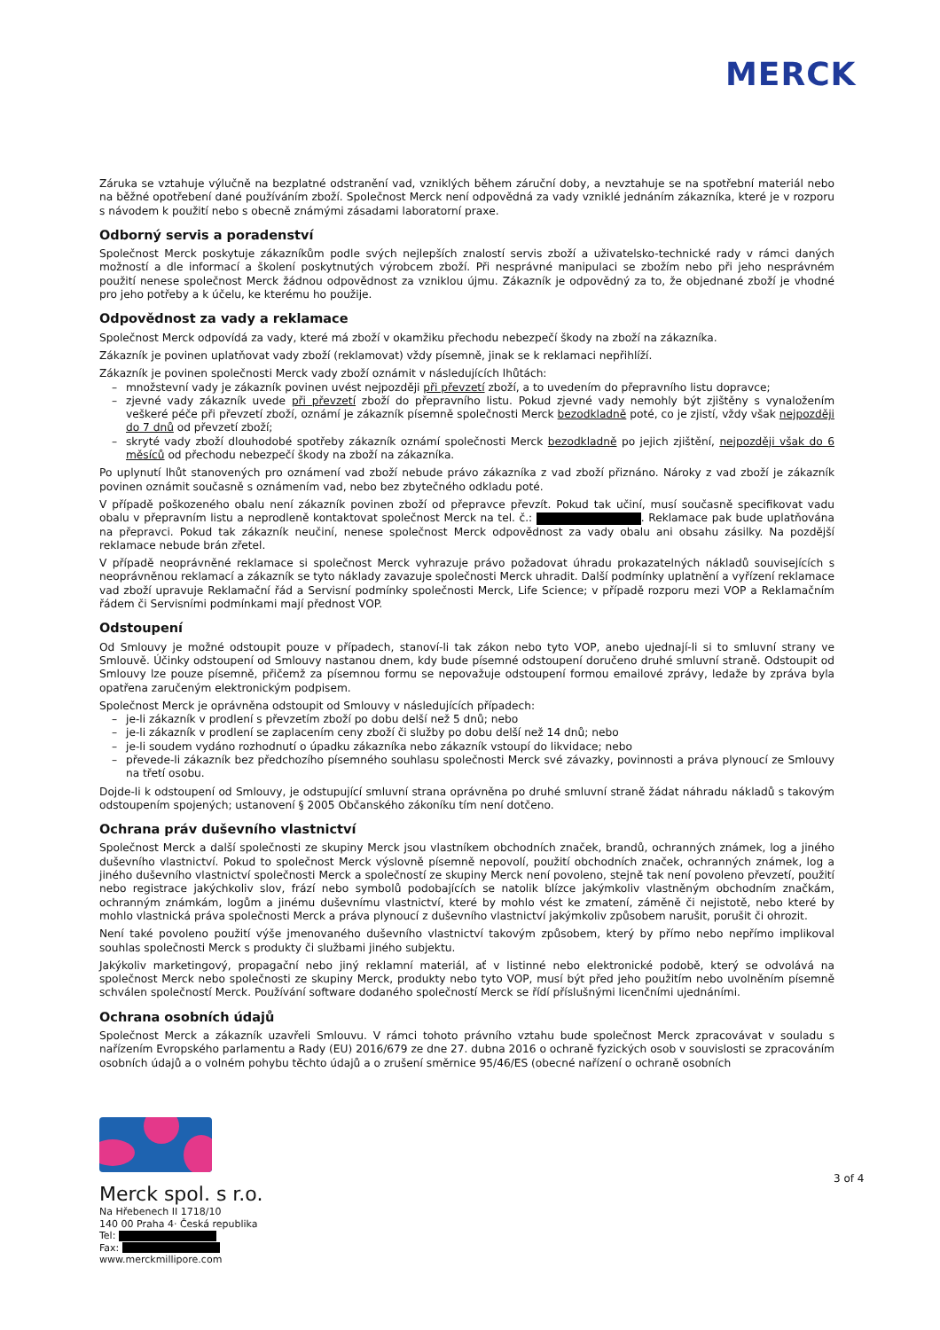MERCK
Záruka se vztahuje výlučně na bezplatné odstranění vad, vzniklých během záruční doby, a nevztahuje se na spotřební materiál nebo na běžné opotřebení dané používáním zboží. Společnost Merck není odpovědná za vady vzniklé jednáním zákazníka, které je v rozporu s návodem k použití nebo s obecně známými zásadami laboratorní praxe.
Odborný servis a poradenství
Společnost Merck poskytuje zákazníkům podle svých nejlepších znalostí servis zboží a uživatelsko-technické rady v rámci daných možností a dle informací a školení poskytnutých výrobcem zboží. Při nesprávné manipulaci se zbožím nebo při jeho nesprávném použití nenese společnost Merck žádnou odpovědnost za vzniklou újmu. Zákazník je odpovědný za to, že objednané zboží je vhodné pro jeho potřeby a k účelu, ke kterému ho použije.
Odpovědnost za vady a reklamace
Společnost Merck odpovídá za vady, které má zboží v okamžiku přechodu nebezpečí škody na zboží na zákazníka.
Zákazník je povinen uplatňovat vady zboží (reklamovat) vždy písemně, jinak se k reklamaci nepřihlíží.
Zákazník je povinen společnosti Merck vady zboží oznámit v následujících lhůtách:
– množstevní vady je zákazník povinen uvést nejpozději při převzetí zboží, a to uvedením do přepravního listu dopravce;
– zjevné vady zákazník uvede při převzetí zboží do přepravního listu. Pokud zjevné vady nemohly být zjištěny s vynaložením veškeré péče při převzetí zboží, oznámí je zákazník písemně společnosti Merck bezodkladně poté, co je zjistí, vždy však nejpozději do 7 dnů od převzetí zboží;
– skryté vady zboží dlouhodobé spotřeby zákazník oznámí společnosti Merck bezodkladně po jejich zjištění, nejpozději však do 6 měsíců od přechodu nebezpečí škody na zboží na zákazníka.
Po uplynutí lhůt stanovených pro oznámení vad zboží nebude právo zákazníka z vad zboží přiznáno. Nároky z vad zboží je zákazník povinen oznámit současně s oznámením vad, nebo bez zbytečného odkladu poté.
V případě poškozeného obalu není zákazník povinen zboží od přepravce převzít. Pokud tak učiní, musí současně specifikovat vadu obalu v přepravním listu a neprodleně kontaktovat společnost Merck na tel. č.: . Reklamace pak bude uplatňována na přepravci. Pokud tak zákazník neučiní, nenese společnost Merck odpovědnost za vady obalu ani obsahu zásilky. Na pozdější reklamace nebude brán zřetel.
V případě neoprávněné reklamace si společnost Merck vyhrazuje právo požadovat úhradu prokazatelných nákladů souvisejících s neoprávněnou reklamací a zákazník se tyto náklady zavazuje společnosti Merck uhradit. Další podmínky uplatnění a vyřízení reklamace vad zboží upravuje Reklamační řád a Servisní podmínky společnosti Merck, Life Science; v případě rozporu mezi VOP a Reklamačním řádem či Servisními podmínkami mají přednost VOP.
Odstoupení
Od Smlouvy je možné odstoupit pouze v případech, stanoví-li tak zákon nebo tyto VOP, anebo ujednají-li si to smluvní strany ve Smlouvě. Účinky odstoupení od Smlouvy nastanou dnem, kdy bude písemné odstoupení doručeno druhé smluvní straně. Odstoupit od Smlouvy lze pouze písemně, přičemž za písemnou formu se nepovažuje odstoupení formou emailové zprávy, ledaže by zpráva byla opatřena zaručeným elektronickým podpisem.
Společnost Merck je oprávněna odstoupit od Smlouvy v následujících případech:
– je-li zákazník v prodlení s převzetím zboží po dobu delší než 5 dnů; nebo
– je-li zákazník v prodlení se zaplacením ceny zboží či služby po dobu delší než 14 dnů; nebo
– je-li soudem vydáno rozhodnutí o úpadku zákazníka nebo zákazník vstoupí do likvidace; nebo
– převede-li zákazník bez předchozího písemného souhlasu společnosti Merck své závazky, povinnosti a práva plynoucí ze Smlouvy na třetí osobu.
Dojde-li k odstoupení od Smlouvy, je odstupující smluvní strana oprávněna po druhé smluvní straně žádat náhradu nákladů s takovým odstoupením spojených; ustanovení § 2005 Občanského zákoníku tím není dotčeno.
Ochrana práv duševního vlastnictví
Společnost Merck a další společnosti ze skupiny Merck jsou vlastníkem obchodních značek, brandů, ochranných známek, log a jiného duševního vlastnictví. Pokud to společnost Merck výslovně písemně nepovolí, použití obchodních značek, ochranných známek, log a jiného duševního vlastnictví společnosti Merck a společností ze skupiny Merck není povoleno, stejně tak není povoleno převzetí, použití nebo registrace jakýchkoliv slov, frází nebo symbolů podobajících se natolik blízce jakýmkoliv vlastněným obchodním značkám, ochranným známkám, logům a jinému duševnímu vlastnictví, které by mohlo vést ke zmatení, záměně či nejistotě, nebo které by mohlo vlastnická práva společnosti Merck a práva plynoucí z duševního vlastnictví jakýmkoliv způsobem narušit, porušit či ohrozit.
Není také povoleno použití výše jmenovaného duševního vlastnictví takovým způsobem, který by přímo nebo nepřímo implikoval souhlas společnosti Merck s produkty či službami jiného subjektu.
Jakýkoliv marketingový, propagační nebo jiný reklamní materiál, ať v listinné nebo elektronické podobě, který se odvolává na společnost Merck nebo společnosti ze skupiny Merck, produkty nebo tyto VOP, musí být před jeho použitím nebo uvolněním písemně schválen společností Merck. Používání software dodaného společností Merck se řídí příslušnými licenčními ujednáními.
Ochrana osobních údajů
Společnost Merck a zákazník uzavřeli Smlouvu. V rámci tohoto právního vztahu bude společnost Merck zpracovávat v souladu s nařízením Evropského parlamentu a Rady (EU) 2016/679 ze dne 27. dubna 2016 o ochraně fyzických osob v souvislosti se zpracováním osobních údajů a o volném pohybu těchto údajů a o zrušení směrnice 95/46/ES (obecné nařízení o ochraně osobních
Merck spol. s r.o.
Na Hřebenech II 1718/10
140 00 Praha 4· Česká republika
Tel:
Fax:
www.merckmillipore.com
3 of 4